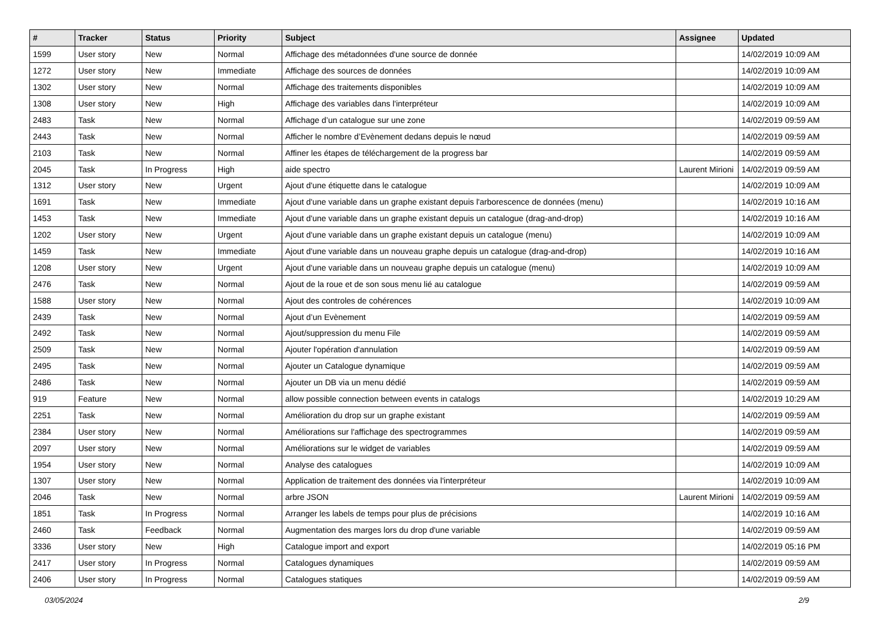| # | Tracker | Status | Priority | Subject | Assignee | Updated |
| --- | --- | --- | --- | --- | --- | --- |
| 1599 | User story | New | Normal | Affichage des métadonnées d'une source de donnée | | 14/02/2019 10:09 AM |
| 1272 | User story | New | Immediate | Affichage des sources de données | | 14/02/2019 10:09 AM |
| 1302 | User story | New | Normal | Affichage des traitements disponibles | | 14/02/2019 10:09 AM |
| 1308 | User story | New | High | Affichage des variables dans l'interpréteur | | 14/02/2019 10:09 AM |
| 2483 | Task | New | Normal | Affichage d’un catalogue sur une zone | | 14/02/2019 09:59 AM |
| 2443 | Task | New | Normal | Afficher le nombre d’Evènement dedans depuis le nœud | | 14/02/2019 09:59 AM |
| 2103 | Task | New | Normal | Affiner les étapes de téléchargement de la progress bar | | 14/02/2019 09:59 AM |
| 2045 | Task | In Progress | High | aide spectro | Laurent Mirioni | 14/02/2019 09:59 AM |
| 1312 | User story | New | Urgent | Ajout d'une étiquette dans le catalogue | | 14/02/2019 10:09 AM |
| 1691 | Task | New | Immediate | Ajout d'une variable dans un graphe existant depuis l'arborescence de données (menu) | | 14/02/2019 10:16 AM |
| 1453 | Task | New | Immediate | Ajout d'une variable dans un graphe existant depuis un catalogue (drag-and-drop) | | 14/02/2019 10:16 AM |
| 1202 | User story | New | Urgent | Ajout d'une variable dans un graphe existant depuis un catalogue (menu) | | 14/02/2019 10:09 AM |
| 1459 | Task | New | Immediate | Ajout d'une variable dans un nouveau graphe depuis un catalogue (drag-and-drop) | | 14/02/2019 10:16 AM |
| 1208 | User story | New | Urgent | Ajout d'une variable dans un nouveau graphe depuis un catalogue (menu) | | 14/02/2019 10:09 AM |
| 2476 | Task | New | Normal | Ajout de la roue et de son sous menu lié au catalogue | | 14/02/2019 09:59 AM |
| 1588 | User story | New | Normal | Ajout des controles de cohérences | | 14/02/2019 10:09 AM |
| 2439 | Task | New | Normal | Ajout d’un Evènement | | 14/02/2019 09:59 AM |
| 2492 | Task | New | Normal | Ajout/suppression du menu File | | 14/02/2019 09:59 AM |
| 2509 | Task | New | Normal | Ajouter l'opération d'annulation | | 14/02/2019 09:59 AM |
| 2495 | Task | New | Normal | Ajouter un Catalogue dynamique | | 14/02/2019 09:59 AM |
| 2486 | Task | New | Normal | Ajouter un DB via un menu dédié | | 14/02/2019 09:59 AM |
| 919 | Feature | New | Normal | allow possible connection between events in catalogs | | 14/02/2019 10:29 AM |
| 2251 | Task | New | Normal | Amélioration du drop sur un graphe existant | | 14/02/2019 09:59 AM |
| 2384 | User story | New | Normal | Améliorations sur l'affichage des spectrogrammes | | 14/02/2019 09:59 AM |
| 2097 | User story | New | Normal | Améliorations sur le widget de variables | | 14/02/2019 09:59 AM |
| 1954 | User story | New | Normal | Analyse des catalogues | | 14/02/2019 10:09 AM |
| 1307 | User story | New | Normal | Application de traitement des données via l'interpréteur | | 14/02/2019 10:09 AM |
| 2046 | Task | New | Normal | arbre JSON | Laurent Mirioni | 14/02/2019 09:59 AM |
| 1851 | Task | In Progress | Normal | Arranger les labels de temps pour plus de précisions | | 14/02/2019 10:16 AM |
| 2460 | Task | Feedback | Normal | Augmentation des marges lors du drop d'une variable | | 14/02/2019 09:59 AM |
| 3336 | User story | New | High | Catalogue import and export | | 14/02/2019 05:16 PM |
| 2417 | User story | In Progress | Normal | Catalogues dynamiques | | 14/02/2019 09:59 AM |
| 2406 | User story | In Progress | Normal | Catalogues statiques | | 14/02/2019 09:59 AM |
03/05/2024 2/9